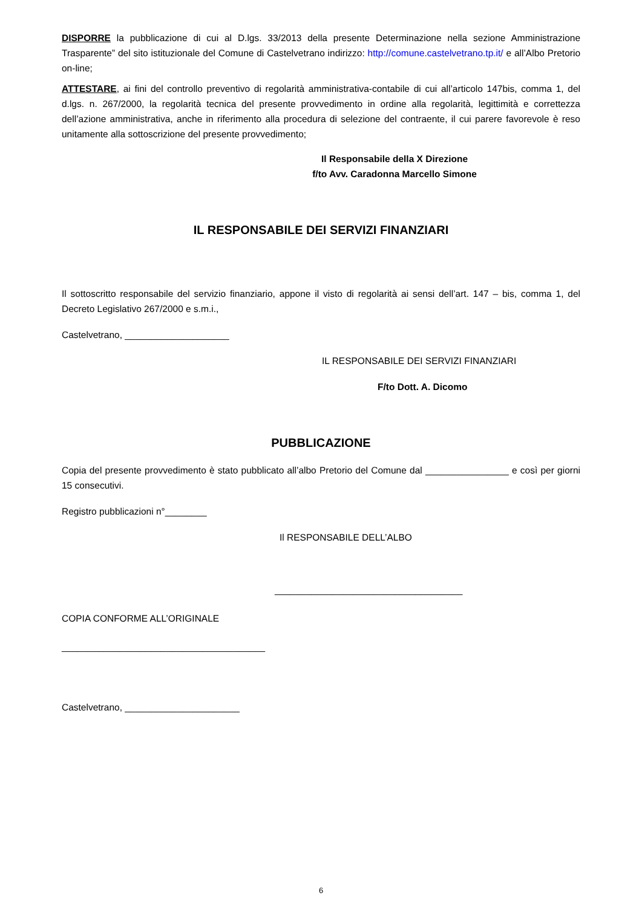DISPORRE la pubblicazione di cui al D.lgs. 33/2013 della presente Determinazione nella sezione Amministrazione Trasparente” del sito istituzionale del Comune di Castelvetrano indirizzo: http://comune.castelvetrano.tp.it/ e all’Albo Pretorio on-line;
ATTESTARE, ai fini del controllo preventivo di regolarità amministrativa-contabile di cui all’articolo 147bis, comma 1, del d.lgs. n. 267/2000, la regolarità tecnica del presente provvedimento in ordine alla regolarità, legittimità e correttezza dell’azione amministrativa, anche in riferimento alla procedura di selezione del contraente, il cui parere favorevole è reso unitamente alla sottoscrizione del presente provvedimento;
Il Responsabile della X Direzione
f/to Avv. Caradonna Marcello Simone
IL RESPONSABILE DEI SERVIZI FINANZIARI
Il sottoscritto responsabile del servizio finanziario, appone il visto di regolarità ai sensi dell’art. 147 – bis, comma 1, del Decreto Legislativo 267/2000 e s.m.i.,
Castelvetrano, ____________________
IL RESPONSABILE DEI SERVIZI FINANZIARI
F/to Dott. A. Dicomo
PUBBLICAZIONE
Copia del presente provvedimento è stato pubblicato all’albo Pretorio del Comune dal ________________ e così per giorni 15 consecutivi.
Registro pubblicazioni n°________
Il RESPONSABILE DELL’ALBO
____________________________________
COPIA CONFORME ALL’ORIGINALE
_______________________________________
Castelvetrano, ______________________
6